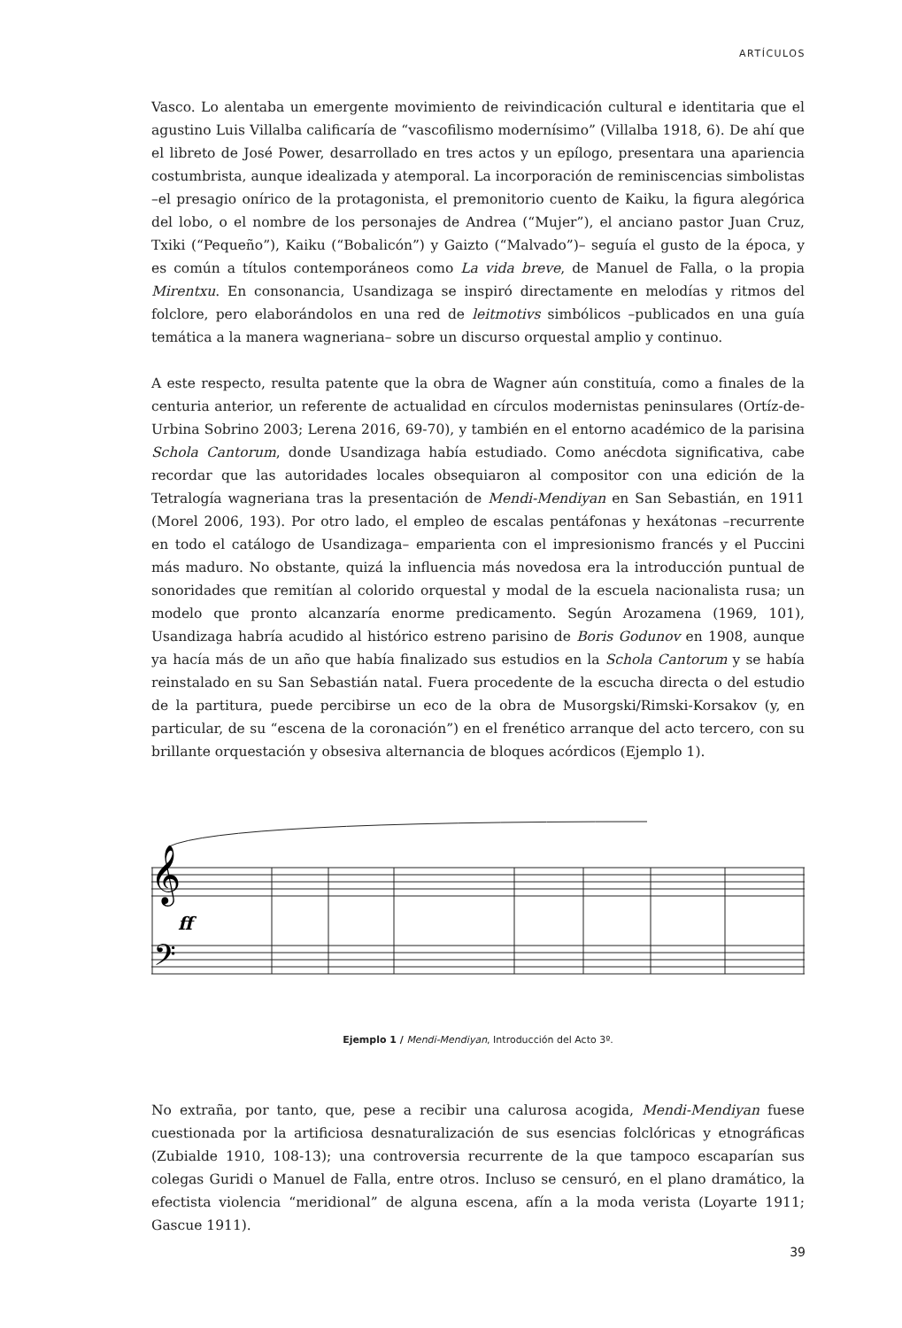ARTÍCULOS
Vasco. Lo alentaba un emergente movimiento de reivindicación cultural e identitaria que el agustino Luis Villalba calificaría de “vascofilismo modernísimo” (Villalba 1918, 6). De ahí que el libreto de José Power, desarrollado en tres actos y un epílogo, presentara una apariencia costumbrista, aunque idealizada y atemporal. La incorporación de reminiscencias simbolistas –el presagio onírico de la protagonista, el premonitorio cuento de Kaiku, la figura alegórica del lobo, o el nombre de los personajes de Andrea (“Mujer”), el anciano pastor Juan Cruz, Txiki (“Pequeño”), Kaiku (“Bobalicón”) y Gaizto (“Malvado”)– seguía el gusto de la época, y es común a títulos contemporáneos como La vida breve, de Manuel de Falla, o la propia Mirentxu. En consonancia, Usandizaga se inspiró directamente en melodías y ritmos del folclore, pero elaborándolos en una red de leitmotivs simbólicos –publicados en una guía temática a la manera wagneriana– sobre un discurso orquestal amplio y continuo.
A este respecto, resulta patente que la obra de Wagner aún constituía, como a finales de la centuria anterior, un referente de actualidad en círculos modernistas peninsulares (Ortíz-de-Urbina Sobrino 2003; Lerena 2016, 69-70), y también en el entorno académico de la parisina Schola Cantorum, donde Usandizaga había estudiado. Como anécdota significativa, cabe recordar que las autoridades locales obsequiaron al compositor con una edición de la Tetralogía wagneriana tras la presentación de Mendi-Mendiyan en San Sebastián, en 1911 (Morel 2006, 193). Por otro lado, el empleo de escalas pentáfonas y hexátonas –recurrente en todo el catálogo de Usandizaga– emparienta con el impresionismo francés y el Puccini más maduro. No obstante, quizá la influencia más novedosa era la introducción puntual de sonoridades que remitían al colorido orquestal y modal de la escuela nacionalista rusa; un modelo que pronto alcanzaría enorme predicamento. Según Arozamena (1969, 101), Usandizaga habría acudido al histórico estreno parisino de Boris Godunov en 1908, aunque ya hacía más de un año que había finalizado sus estudios en la Schola Cantorum y se había reinstalado en su San Sebastián natal. Fuera procedente de la escucha directa o del estudio de la partitura, puede percibirse un eco de la obra de Musorgski/Rimski-Korsakov (y, en particular, de su “escena de la coronación”) en el frenético arranque del acto tercero, con su brillante orquestación y obsesiva alternancia de bloques acórdicos (Ejemplo 1).
𝄞
𝄢
ff
Ejemplo 1 / Mendi-Mendiyan, Introducción del Acto 3º.
No extraña, por tanto, que, pese a recibir una calurosa acogida, Mendi-Mendiyan fuese cuestionada por la artificiosa desnaturalización de sus esencias folclóricas y etnográficas (Zubialde 1910, 108-13); una controversia recurrente de la que tampoco escaparían sus colegas Guridi o Manuel de Falla, entre otros. Incluso se censuró, en el plano dramático, la efectista violencia “meridional” de alguna escena, afín a la moda verista (Loyarte 1911; Gascue 1911).
39